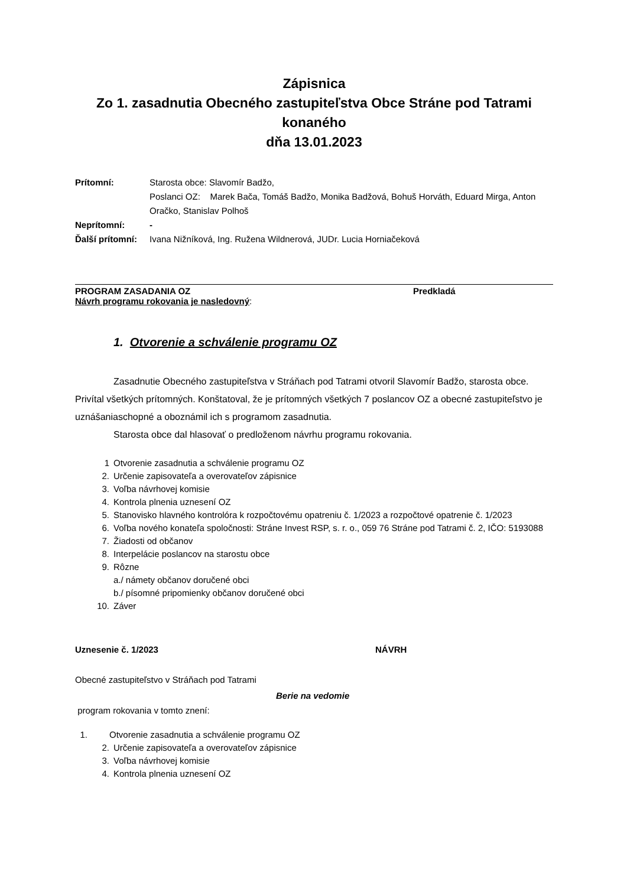Zápisnica
Zo 1. zasadnutia Obecného zastupiteľstva Obce Stráne pod Tatrami
konaného
dňa 13.01.2023
Prítomní:
Starosta obce: Slavomír Badžo,
Poslanci OZ: Marek Bača, Tomáš Badžo, Monika Badžová, Bohuš Horváth, Eduard Mirga, Anton Oračko, Stanislav Polhoš
Neprítomní: - Ďalší prítomní:
Ivana Nižníková, Ing. Ruženа Wildnerová, JUDr. Lucia Horniačeková
PROGRAM ZASADANIA OZ Predkladá
Návrh programu rokovania je nasledovný:
1. Otvorenie a schválenie programu OZ
Zasadnutie Obecného zastupiteľstva v Stráňach pod Tatrami otvoril Slavomír Badžo, starosta obce. Privítal všetkých prítomných. Konštatoval, že je prítomných všetkých 7 poslancov OZ a obecné zastupiteľstvo je uznášaniaschopné a oboznámil ich s programom zasadnutia.
Starosta obce dal hlasovať o predloženom návrhu programu rokovania.
1 Otvorenie zasadnutia a schválenie programu OZ
2. Určenie zapisovateľa a overovateľov zápisnice
3. Voľba návrhovej komisie
4. Kontrola plnenia uznesení OZ
5. Stanovisko hlavného kontrolóra k rozpočtovému opatreniu č. 1/2023 a rozpočtové opatrenie č. 1/2023
6. Voľba nového konateľa spoločnosti: Stráne Invest RSP, s. r. o., 059 76 Stráne pod Tatrami č. 2, IČO: 5193088
7. Žiadosti od občanov
8. Interpelácie poslancov na starostu obce
9. Rôzne
a./ námety občanov doručené obci
b./ písomné pripomienky občanov doručené obci
10. Záver
Uznesenie č. 1/2023 NÁVRH
Obecné zastupiteľstvo v Stráňach pod Tatrami
Berie na vedomie
program rokovania v tomto znení:
1. Otvorenie zasadnutia a schválenie programu OZ
2. Určenie zapisovateľa a overovateľov zápisnice
3. Voľba návrhovej komisie
4. Kontrola plnenia uznesení OZ